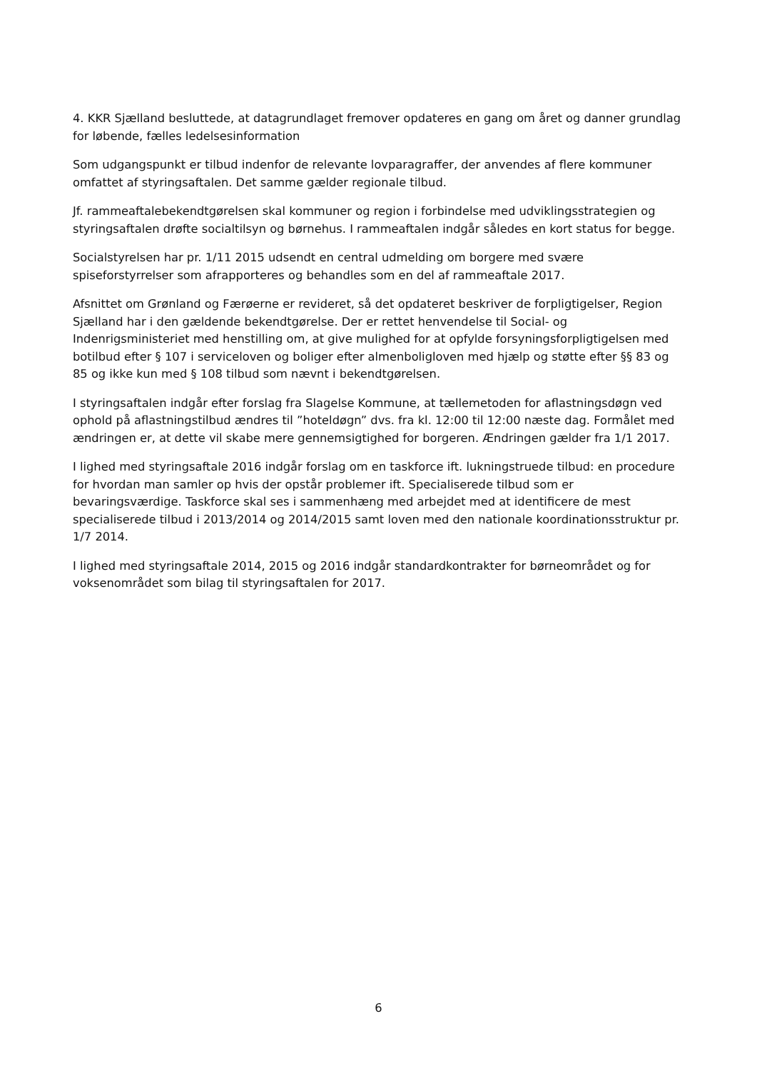4. KKR Sjælland besluttede, at datagrundlaget fremover opdateres en gang om året og danner grundlag for løbende, fælles ledelsesinformation
Som udgangspunkt er tilbud indenfor de relevante lovparagraffer, der anvendes af flere kommuner omfattet af styringsaftalen. Det samme gælder regionale tilbud.
Jf. rammeaftalebekendtgørelsen skal kommuner og region i forbindelse med udviklingsstrategien og styringsaftalen drøfte socialtilsyn og børnehus. I rammeaftalen indgår således en kort status for begge.
Socialstyrelsen har pr. 1/11 2015 udsendt en central udmelding om borgere med svære spiseforstyrrelser som afrapporteres og behandles som en del af rammeaftale 2017.
Afsnittet om Grønland og Færøerne er revideret, så det opdateret beskriver de forpligtigelser, Region Sjælland har i den gældende bekendtgørelse. Der er rettet henvendelse til Social- og Indenrigsministeriet med henstilling om, at give mulighed for at opfylde forsyningsforpligtigelsen med botilbud efter § 107 i serviceloven og boliger efter almenboligloven med hjælp og støtte efter §§ 83 og 85 og ikke kun med § 108 tilbud som nævnt i bekendtgørelsen.
I styringsaftalen indgår efter forslag fra Slagelse Kommune, at tællemetoden for aflastningsdøgn ved ophold på aflastningstilbud ændres til ”hoteldøgn” dvs. fra kl. 12:00 til 12:00 næste dag. Formålet med ændringen er, at dette vil skabe mere gennemsigtighed for borgeren. Ændringen gælder fra 1/1 2017.
I lighed med styringsaftale 2016 indgår forslag om en taskforce ift. lukningstruede tilbud: en procedure for hvordan man samler op hvis der opstår problemer ift. Specialiserede tilbud som er bevaringsværdige. Taskforce skal ses i sammenhæng med arbejdet med at identificere de mest specialiserede tilbud i 2013/2014 og 2014/2015 samt loven med den nationale koordinationsstruktur pr. 1/7 2014.
I lighed med styringsaftale 2014, 2015 og 2016 indgår standardkontrakter for børneområdet og for voksenområdet som bilag til styringsaftalen for 2017.
6